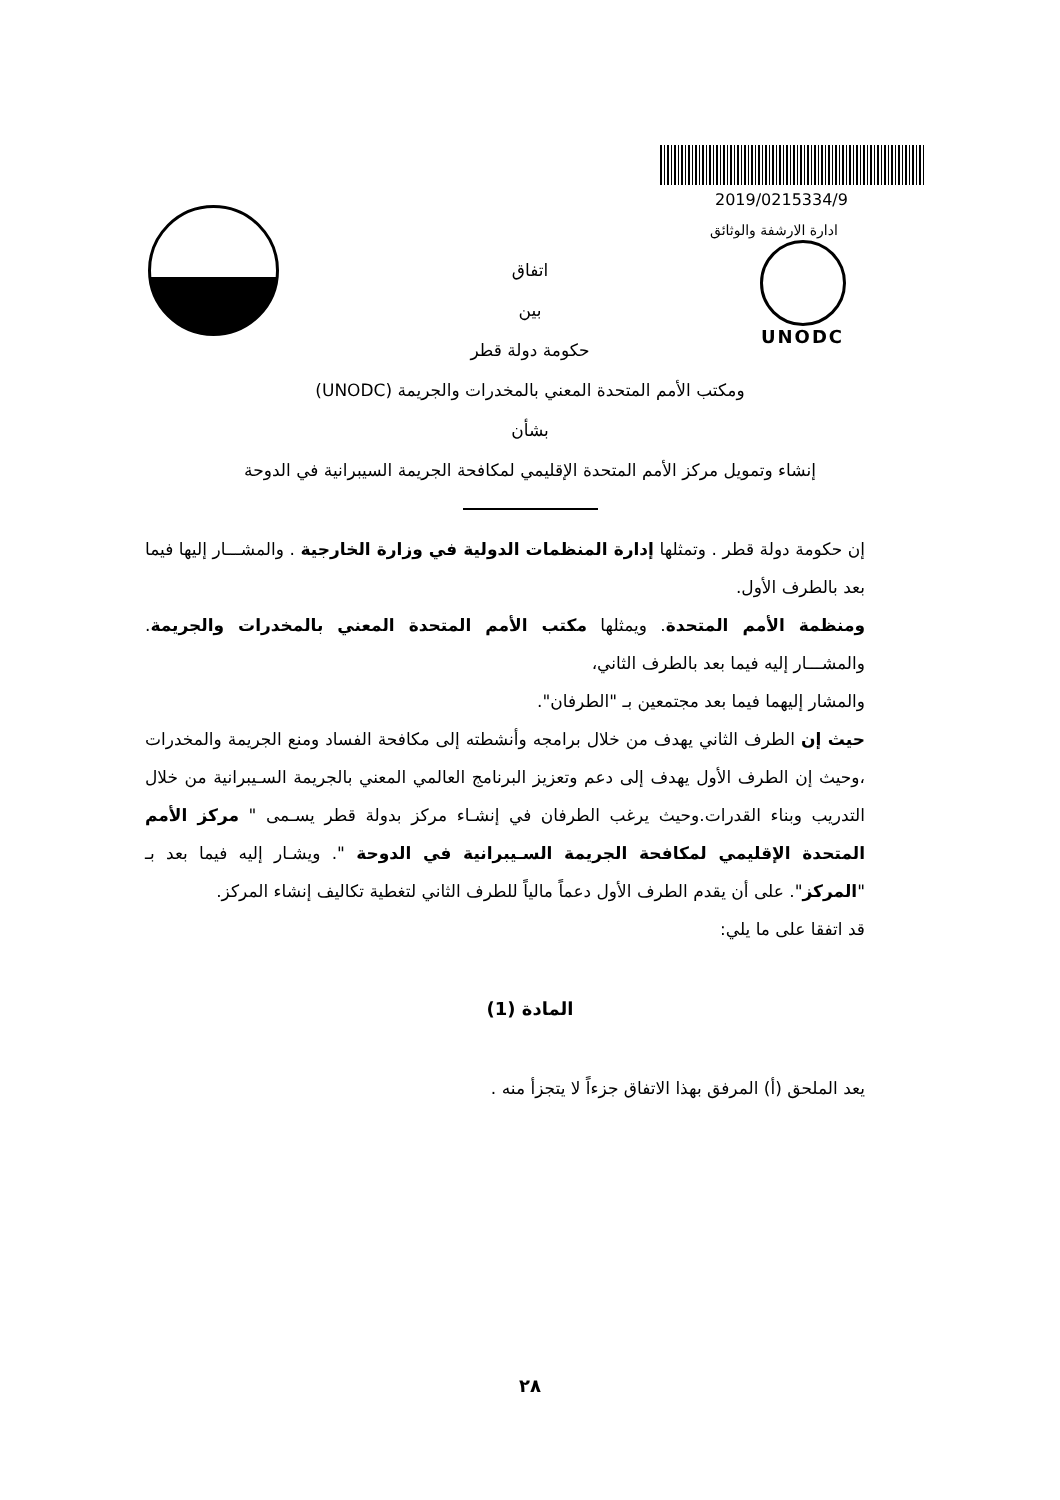2019/0215334/9
ادارة الارشفة والوثائق
UNODC
اتفاق
بين
حكومة دولة قطر
ومكتب الأمم المتحدة المعني بالمخدرات والجريمة (UNODC)
بشأن
إنشاء وتمويل مركز الأمم المتحدة الإقليمي لمكافحة الجريمة السيبرانية في الدوحة
إن حكومة دولة قطر . وتمثلها إدارة المنظمات الدولية في وزارة الخارجية . والمشـــار إليها فيما بعد بالطرف الأول.
ومنظمة الأمم المتحدة. ويمثلها مكتب الأمم المتحدة المعني بالمخدرات والجريمة. والمشـــار إليه فيما بعد بالطرف الثاني،
والمشار إليهما فيما بعد مجتمعين بـ "الطرفان".
حيث إن الطرف الثاني يهدف من خلال برامجه وأنشطته إلى مكافحة الفساد ومنع الجريمة والمخدرات ،وحيث إن الطرف الأول يهدف إلى دعم وتعزيز البرنامج العالمي المعني بالجريمة السـيبرانية من خلال التدريب وبناء القدرات.وحيث يرغب الطرفان في إنشـاء مركز بدولة قطر يسـمى " مركز الأمم المتحدة الإقليمي لمكافحة الجريمة السـيبرانية في الدوحة ". ويشـار إليه فيما بعد بـ "المركز". على أن يقدم الطرف الأول دعماً مالياً للطرف الثاني لتغطية تكاليف إنشاء المركز.
قد اتفقا على ما يلي:
المادة (1)
يعد الملحق (أ) المرفق بهذا الاتفاق جزءاً لا يتجزأ منه .
٢٨